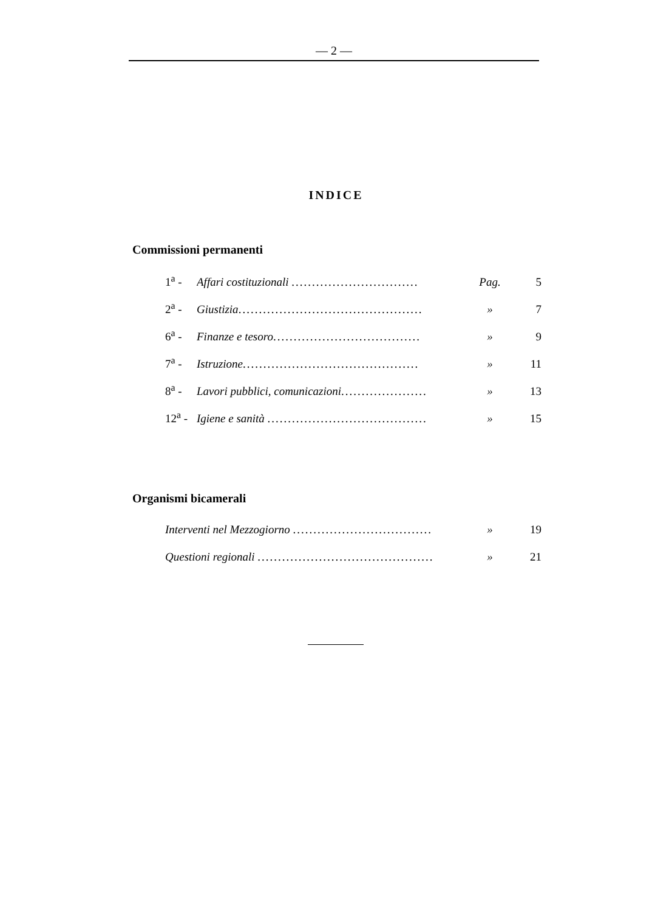— 2 —
INDICE
Commissioni permanenti
1<sup>a</sup> - Affari costituzionali ............................... Pag. 5
2<sup>a</sup> - Giustizia............................................. » 7
6<sup>a</sup> - Finanze e tesoro.................................... » 9
7<sup>a</sup> - Istruzione........................................... » 11
8<sup>a</sup> - Lavori pubblici, comunicazioni..................... » 13
12<sup>a</sup> - Igiene e sanità ....................................... » 15
Organismi bicamerali
Interventi nel Mezzogiorno .................................. » 19
Questioni regionali ........................................... » 21